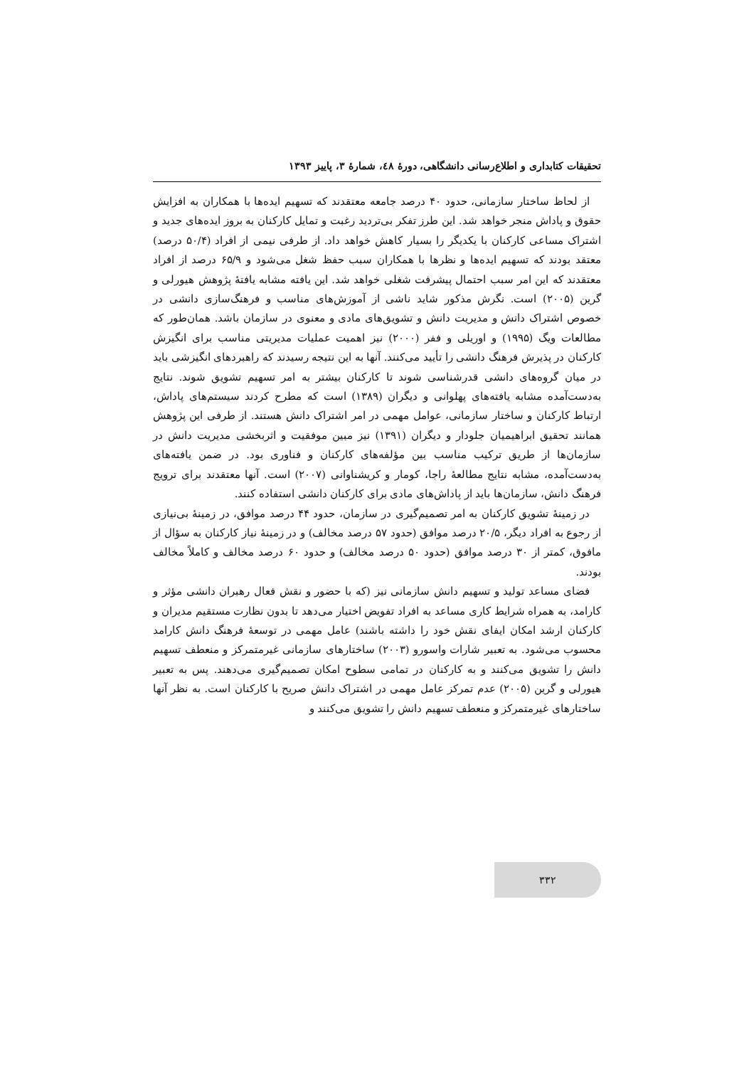تحقیقات کتابداری و اطلاع‌رسانی دانشگاهی، دورهٔ ٤٨، شمارهٔ ٣، پاییز ١٣٩٣
از لحاظ ساختار سازمانی، حدود ۴۰ درصد جامعه معتقدند که تسهیم ایده‌ها با همکاران به افزایش حقوق و پاداش منجر خواهد شد. این طرز تفکر بی‌تردید رغبت و تمایل کارکنان به بروز ایده‌های جدید و اشتراک مساعی کارکنان با یکدیگر را بسیار کاهش خواهد داد. از طرفی نیمی از افراد (۵۰/۴ درصد) معتقد بودند که تسهیم ایده‌ها و نظرها با همکاران سبب حفظ شغل می‌شود و ۶۵/۹ درصد از افراد معتقدند که این امر سبب احتمال پیشرفت شغلی خواهد شد. این یافته مشابه یافتهٔ پژوهش هیورلی و گرین (۲۰۰۵) است. نگرش مذکور شاید ناشی از آموزش‌های مناسب و فرهنگ‌سازی دانشی در خصوص اشتراک دانش و مدیریت دانش و تشویق‌های مادی و معنوی در سازمان باشد. همان‌طور که مطالعات ویگ (۱۹۹۵) و اوریلی و ففر (۲۰۰۰) نیز اهمیت عملیات مدیریتی مناسب برای انگیزش کارکنان در پذیرش فرهنگ دانشی را تأیید می‌کنند. آنها به این نتیجه رسیدند که راهبردهای انگیزشی باید در میان گروه‌های دانشی قدرشناسی شوند تا کارکنان بیشتر به امر تسهیم تشویق شوند. نتایج به‌دست‌آمده مشابه یافته‌های پهلوانی و دیگران (۱۳۸۹) است که مطرح کردند سیستم‌های پاداش، ارتباط کارکنان و ساختار سازمانی، عوامل مهمی در امر اشتراک دانش هستند. از طرفی این پژوهش همانند تحقیق ابراهیمیان جلودار و دیگران (۱۳۹۱) نیز مبین موفقیت و اثربخشی مدیریت دانش در سازمان‌ها از طریق ترکیب مناسب بین مؤلفه‌های کارکنان و فناوری بود. در ضمن یافته‌های به‌دست‌آمده، مشابه نتایج مطالعهٔ راجا، کومار و کریشناوانی (۲۰۰۷) است. آنها معتقدند برای ترویج فرهنگ دانش، سازمان‌ها باید از پاداش‌های مادی برای کارکنان دانشی استفاده کنند.
در زمینهٔ تشویق کارکنان به امر تصمیم‌گیری در سازمان، حدود ۴۴ درصد موافق، در زمینهٔ بی‌نیازی از رجوع به افراد دیگر، ۲۰/۵ درصد موافق (حدود ۵۷ درصد مخالف) و در زمینهٔ نیاز کارکنان به سؤال از مافوق، کمتر از ۳۰ درصد موافق (حدود ۵۰ درصد مخالف) و حدود ۶۰ درصد مخالف و کاملاً مخالف بودند.
فضای مساعد تولید و تسهیم دانش سازمانی نیز (که با حضور و نقش فعال رهبران دانشی مؤثر و کارامد، به همراه شرایط کاری مساعد به افراد تفویض اختیار می‌دهد تا بدون نظارت مستقیم مدیران و کارکنان ارشد امکان ایفای نقش خود را داشته باشند) عامل مهمی در توسعهٔ فرهنگ دانش کارامد محسوب می‌شود. به تعبیر شارات واسورو (۲۰۰۳) ساختارهای سازمانی غیرمتمرکز و منعطف تسهیم دانش را تشویق می‌کنند و به کارکنان در تمامی سطوح امکان تصمیم‌گیری می‌دهند. پس به تعبیر هیورلی و گرین (۲۰۰۵) عدم تمرکز عامل مهمی در اشتراک دانش صریح با کارکنان است. به نظر آنها ساختارهای غیرمتمرکز و منعطف تسهیم دانش را تشویق می‌کنند و
۳۳۲